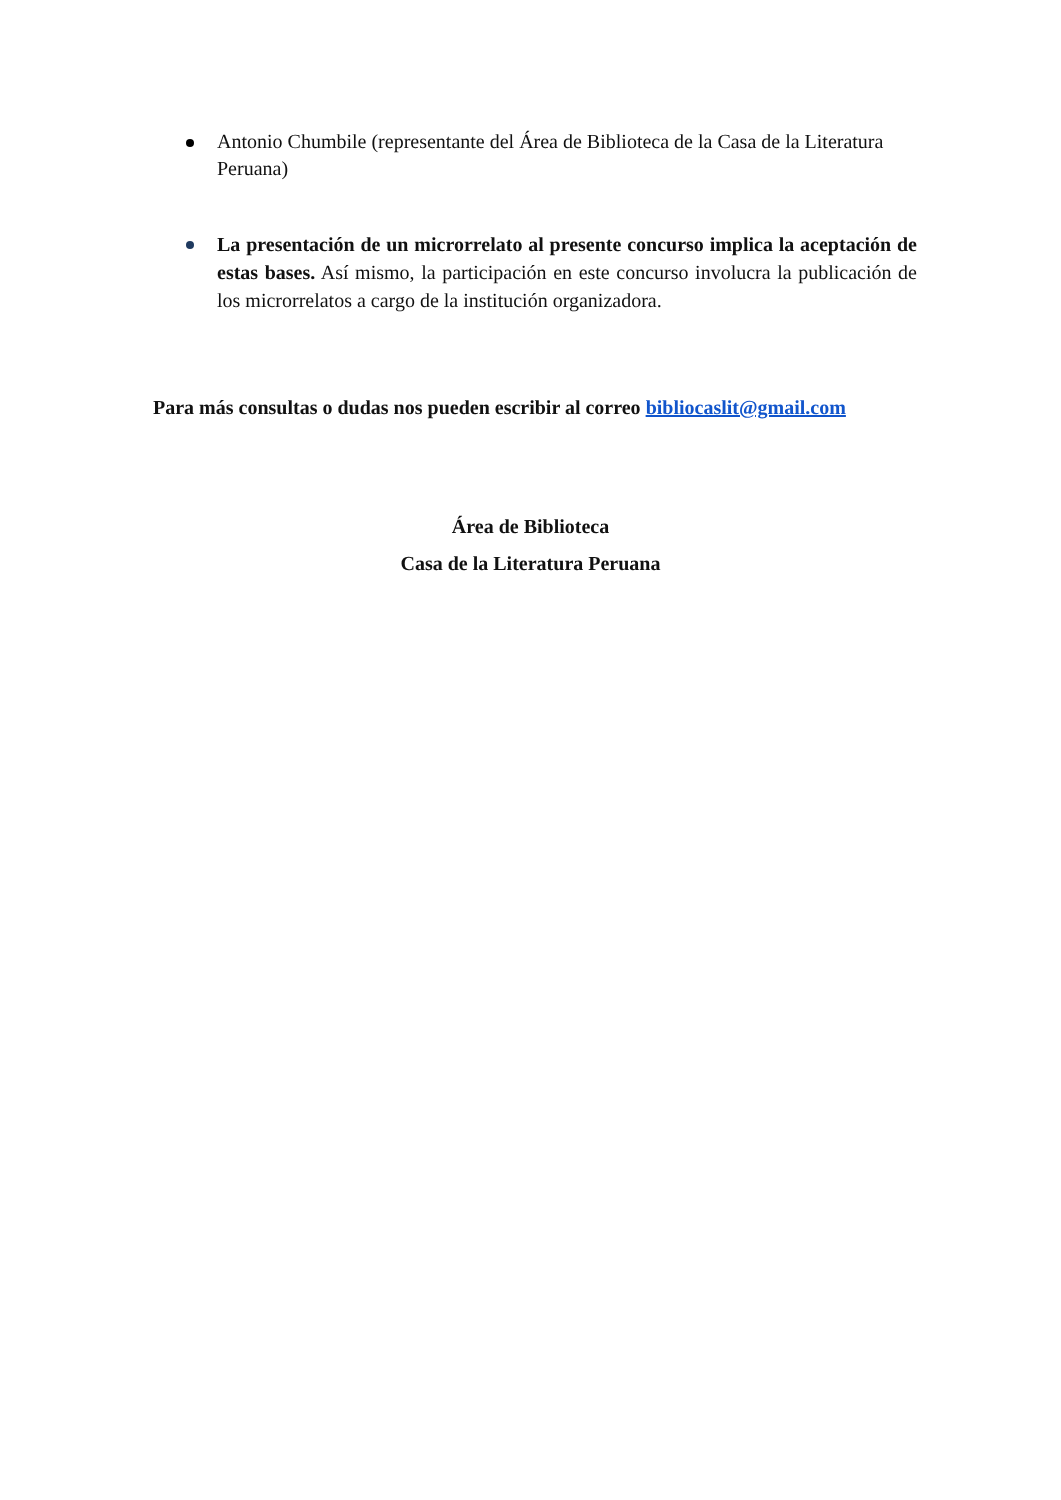Antonio Chumbile (representante del Área de Biblioteca de la Casa de la Literatura Peruana)
La presentación de un microrrelato al presente concurso implica la aceptación de estas bases. Así mismo, la participación en este concurso involucra la publicación de los microrrelatos a cargo de la institución organizadora.
Para más consultas o dudas nos pueden escribir al correo bibliocaslit@gmail.com
Área de Biblioteca
Casa de la Literatura Peruana